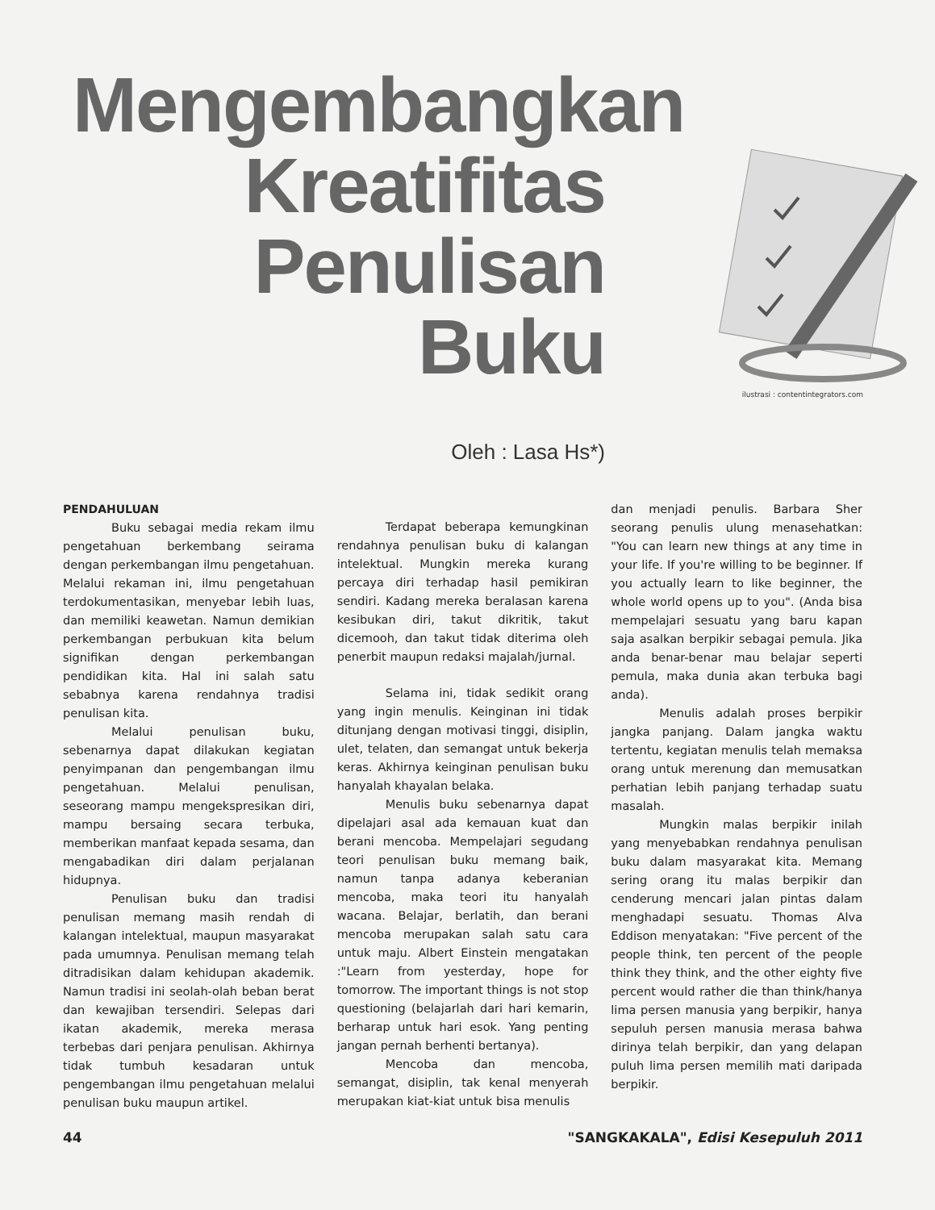Mengembangkan
Kreatifitas
Penulisan
Buku
Oleh : Lasa Hs*)
ilustrasi : contentintegrators.com
PENDAHULUAN
Buku sebagai media rekam ilmu pengetahuan berkembang seirama dengan perkembangan ilmu pengetahuan. Melalui rekaman ini, ilmu pengetahuan terdokumentasikan, menyebar lebih luas, dan memiliki keawetan. Namun demikian perkembangan perbukuan kita belum signifikan dengan perkembangan pendidikan kita. Hal ini salah satu sebabnya karena rendahnya tradisi penulisan kita.
Melalui penulisan buku, sebenarnya dapat dilakukan kegiatan penyimpanan dan pengembangan ilmu pengetahuan. Melalui penulisan, seseorang mampu mengekspresikan diri, mampu bersaing secara terbuka, memberikan manfaat kepada sesama, dan mengabadikan diri dalam perjalanan hidupnya.
Penulisan buku dan tradisi penulisan memang masih rendah di kalangan intelektual, maupun masyarakat pada umumnya. Penulisan memang telah ditradisikan dalam kehidupan akademik. Namun tradisi ini seolah-olah beban berat dan kewajiban tersendiri. Selepas dari ikatan akademik, mereka merasa terbebas dari penjara penulisan. Akhirnya tidak tumbuh kesadaran untuk pengembangan ilmu pengetahuan melalui penulisan buku maupun artikel.
Terdapat beberapa kemungkinan rendahnya penulisan buku di kalangan intelektual. Mungkin mereka kurang percaya diri terhadap hasil pemikiran sendiri. Kadang mereka beralasan karena kesibukan diri, takut dikritik, takut dicemooh, dan takut tidak diterima oleh penerbit maupun redaksi majalah/jurnal.
Selama ini, tidak sedikit orang yang ingin menulis. Keinginan ini tidak ditunjang dengan motivasi tinggi, disiplin, ulet, telaten, dan semangat untuk bekerja keras. Akhirnya keinginan penulisan buku hanyalah khayalan belaka.
Menulis buku sebenarnya dapat dipelajari asal ada kemauan kuat dan berani mencoba. Mempelajari segudang teori penulisan buku memang baik, namun tanpa adanya keberanian mencoba, maka teori itu hanyalah wacana. Belajar, berlatih, dan berani mencoba merupakan salah satu cara untuk maju. Albert Einstein mengatakan :"Learn from yesterday, hope for tomorrow. The important things is not stop questioning (belajarlah dari hari kemarin, berharap untuk hari esok. Yang penting jangan pernah berhenti bertanya).
Mencoba dan mencoba, semangat, disiplin, tak kenal menyerah merupakan kiat-kiat untuk bisa menulis
dan menjadi penulis. Barbara Sher seorang penulis ulung menasehatkan: "You can learn new things at any time in your life. If you're willing to be beginner. If you actually learn to like beginner, the whole world opens up to you". (Anda bisa mempelajari sesuatu yang baru kapan saja asalkan berpikir sebagai pemula. Jika anda benar-benar mau belajar seperti pemula, maka dunia akan terbuka bagi anda).
Menulis adalah proses berpikir jangka panjang. Dalam jangka waktu tertentu, kegiatan menulis telah memaksa orang untuk merenung dan memusatkan perhatian lebih panjang terhadap suatu masalah.
Mungkin malas berpikir inilah yang menyebabkan rendahnya penulisan buku dalam masyarakat kita. Memang sering orang itu malas berpikir dan cenderung mencari jalan pintas dalam menghadapi sesuatu. Thomas Alva Eddison menyatakan: "Five percent of the people think, ten percent of the people think they think, and the other eighty five percent would rather die than think/hanya lima persen manusia yang berpikir, hanya sepuluh persen manusia merasa bahwa dirinya telah berpikir, dan yang delapan puluh lima persen memilih mati daripada berpikir.
44 "SANGKAKALA", Edisi Kesepuluh 2011